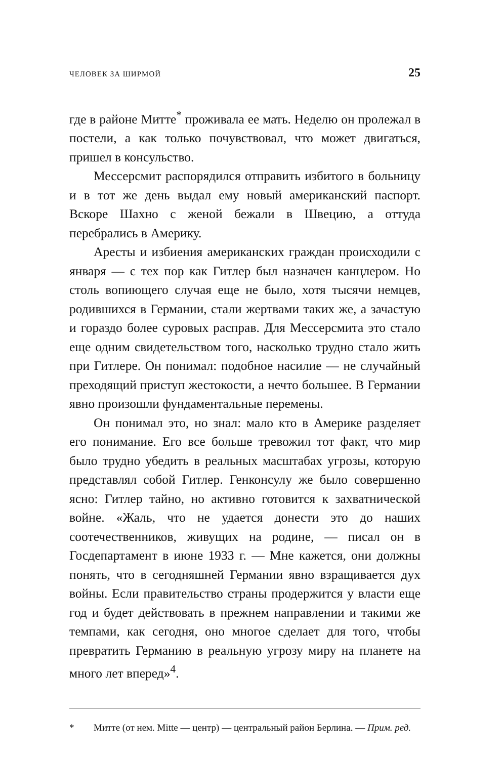ЧЕЛОВЕК ЗА ШИРМОЙ 25
где в районе Митте<sup>*</sup> проживала ее мать. Неделю он пролежал в постели, а как только почувствовал, что может двигаться, пришел в консульство.
Мессерсмит распорядился отправить избитого в больницу и в тот же день выдал ему новый американский паспорт. Вскоре Шахно с женой бежали в Швецию, а оттуда перебрались в Америку.
Аресты и избиения американских граждан происходили с января — с тех пор как Гитлер был назначен канцлером. Но столь вопиющего случая еще не было, хотя тысячи немцев, родившихся в Германии, стали жертвами таких же, а зачастую и гораздо более суровых расправ. Для Мессерсмита это стало еще одним свидетельством того, насколько трудно стало жить при Гитлере. Он понимал: подобное насилие — не случайный преходящий приступ жестокости, а нечто большее. В Германии явно произошли фундаментальные перемены.
Он понимал это, но знал: мало кто в Америке разделяет его понимание. Его все больше тревожил тот факт, что мир было трудно убедить в реальных масштабах угрозы, которую представлял собой Гитлер. Генконсулу же было совершенно ясно: Гитлер тайно, но активно готовится к захватнической войне. «Жаль, что не удается донести это до наших соотечественников, живущих на родине, — писал он в Госдепартамент в июне 1933 г. — Мне кажется, они должны понять, что в сегодняшней Германии явно взращивается дух войны. Если правительство страны продержится у власти еще год и будет действовать в прежнем направлении и такими же темпами, как сегодня, оно многое сделает для того, чтобы превратить Германию в реальную угрозу миру на планете на много лет вперед»<sup>4</sup>.
* Митте (от нем. Mitte — центр) — центральный район Берлина. — Прим. ред.